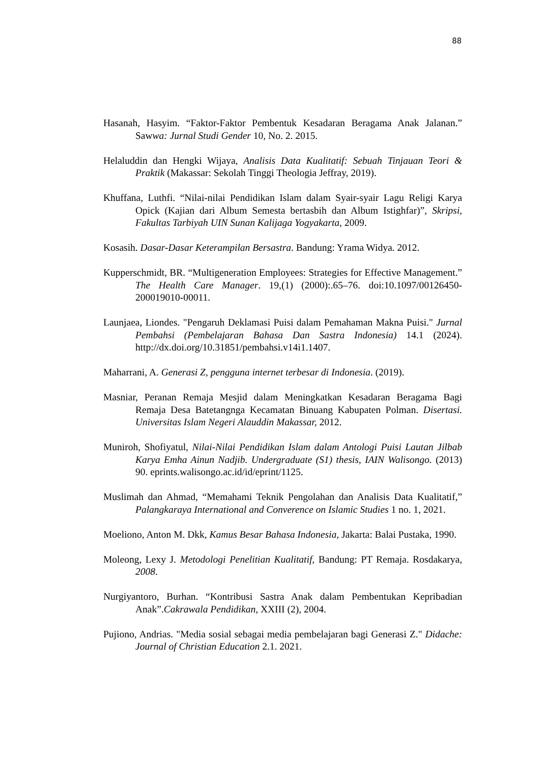88
Hasanah, Hasyim. “Faktor-Faktor Pembentuk Kesadaran Beragama Anak Jalanan.” Sawwa: Jurnal Studi Gender 10, No. 2. 2015.
Helaluddin dan Hengki Wijaya, Analisis Data Kualitatif: Sebuah Tinjauan Teori & Praktik (Makassar: Sekolah Tinggi Theologia Jeffray, 2019).
Khuffana, Luthfi. “Nilai-nilai Pendidikan Islam dalam Syair-syair Lagu Religi Karya Opick (Kajian dari Album Semesta bertasbih dan Album Istighfar)”, Skripsi, Fakultas Tarbiyah UIN Sunan Kalijaga Yogyakarta, 2009.
Kosasih. Dasar-Dasar Keterampilan Bersastra. Bandung: Yrama Widya. 2012.
Kupperschmidt, BR. “Multigeneration Employees: Strategies for Effective Management.” The Health Care Manager. 19,(1) (2000):.65–76. doi:10.1097/00126450- 200019010-00011.
Launjaea, Liondes. "Pengaruh Deklamasi Puisi dalam Pemahaman Makna Puisi." Jurnal Pembahsi (Pembelajaran Bahasa Dan Sastra Indonesia) 14.1 (2024). http://dx.doi.org/10.31851/pembahsi.v14i1.1407.
Maharrani, A. Generasi Z, pengguna internet terbesar di Indonesia. (2019).
Masniar, Peranan Remaja Mesjid dalam Meningkatkan Kesadaran Beragama Bagi Remaja Desa Batetangnga Kecamatan Binuang Kabupaten Polman. Disertasi. Universitas Islam Negeri Alauddin Makassar, 2012.
Muniroh, Shofiyatul, Nilai-Nilai Pendidikan Islam dalam Antologi Puisi Lautan Jilbab Karya Emha Ainun Nadjib. Undergraduate (S1) thesis, IAIN Walisongo. (2013) 90. eprints.walisongo.ac.id/id/eprint/1125.
Muslimah dan Ahmad, “Memahami Teknik Pengolahan dan Analisis Data Kualitatif,” Palangkaraya International and Converence on Islamic Studies 1 no. 1, 2021.
Moeliono, Anton M. Dkk, Kamus Besar Bahasa Indonesia, Jakarta: Balai Pustaka, 1990.
Moleong, Lexy J. Metodologi Penelitian Kualitatif, Bandung: PT Remaja. Rosdakarya, 2008.
Nurgiyantoro, Burhan. “Kontribusi Sastra Anak dalam Pembentukan Kepribadian Anak”.Cakrawala Pendidikan, XXIII (2), 2004.
Pujiono, Andrias. "Media sosial sebagai media pembelajaran bagi Generasi Z." Didache: Journal of Christian Education 2.1. 2021.